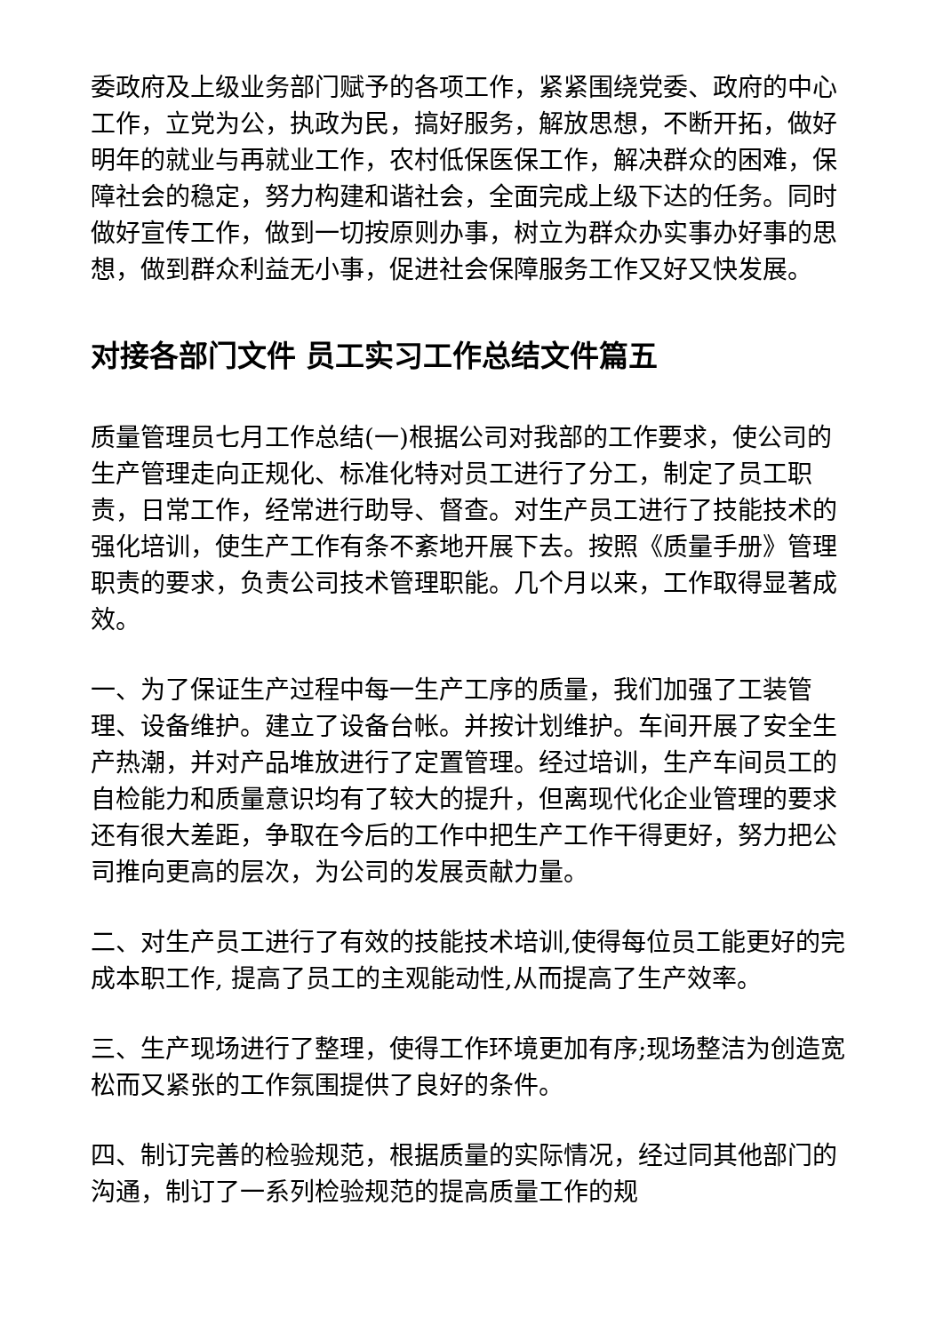委政府及上级业务部门赋予的各项工作，紧紧围绕党委、政府的中心工作，立党为公，执政为民，搞好服务，解放思想，不断开拓，做好明年的就业与再就业工作，农村低保医保工作，解决群众的困难，保障社会的稳定，努力构建和谐社会，全面完成上级下达的任务。同时做好宣传工作，做到一切按原则办事，树立为群众办实事办好事的思想，做到群众利益无小事，促进社会保障服务工作又好又快发展。
对接各部门文件 员工实习工作总结文件篇五
质量管理员七月工作总结(一)根据公司对我部的工作要求，使公司的生产管理走向正规化、标准化特对员工进行了分工，制定了员工职责，日常工作，经常进行助导、督查。对生产员工进行了技能技术的强化培训，使生产工作有条不紊地开展下去。按照《质量手册》管理职责的要求，负责公司技术管理职能。几个月以来，工作取得显著成效。
一、为了保证生产过程中每一生产工序的质量，我们加强了工装管理、设备维护。建立了设备台帐。并按计划维护。车间开展了安全生产热潮，并对产品堆放进行了定置管理。经过培训，生产车间员工的自检能力和质量意识均有了较大的提升，但离现代化企业管理的要求还有很大差距，争取在今后的工作中把生产工作干得更好，努力把公司推向更高的层次，为公司的发展贡献力量。
二、对生产员工进行了有效的技能技术培训,使得每位员工能更好的完成本职工作, 提高了员工的主观能动性,从而提高了生产效率。
三、生产现场进行了整理，使得工作环境更加有序;现场整洁为创造宽松而又紧张的工作氛围提供了良好的条件。
四、制订完善的检验规范，根据质量的实际情况，经过同其他部门的沟通，制订了一系列检验规范的提高质量工作的规